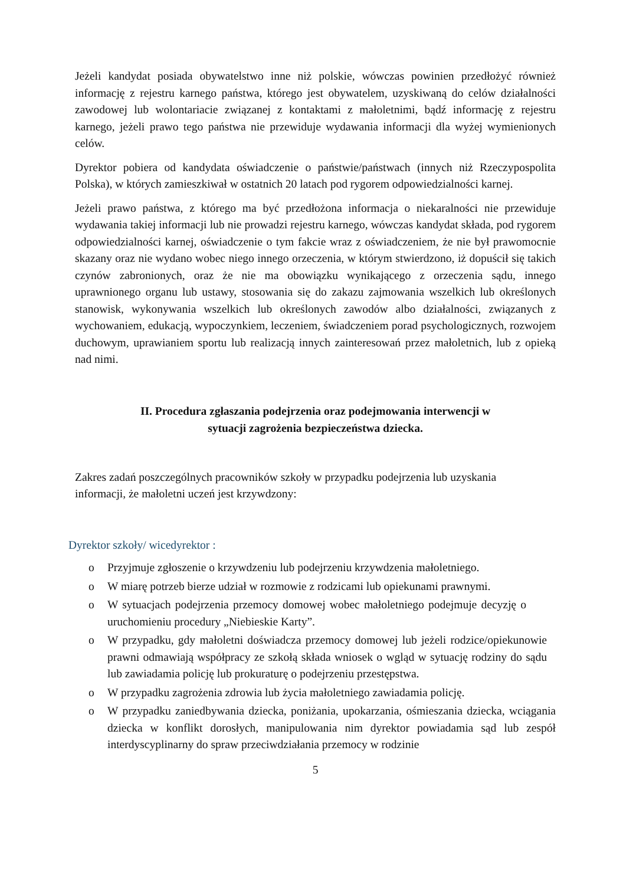Jeżeli kandydat posiada obywatelstwo inne niż polskie, wówczas powinien przedłożyć również informację z rejestru karnego państwa, którego jest obywatelem, uzyskiwaną do celów działalności zawodowej lub wolontariacie związanej z kontaktami z małoletnimi, bądź informację z rejestru karnego, jeżeli prawo tego państwa nie przewiduje wydawania informacji dla wyżej wymienionych celów.
Dyrektor pobiera od kandydata oświadczenie o państwie/państwach (innych niż Rzeczypospolita Polska), w których zamieszkiwał w ostatnich 20 latach pod rygorem odpowiedzialności karnej.
Jeżeli prawo państwa, z którego ma być przedłożona informacja o niekaralności nie przewiduje wydawania takiej informacji lub nie prowadzi rejestru karnego, wówczas kandydat składa, pod rygorem odpowiedzialności karnej, oświadczenie o tym fakcie wraz z oświadczeniem, że nie był prawomocnie skazany oraz nie wydano wobec niego innego orzeczenia, w którym stwierdzono, iż dopuścił się takich czynów zabronionych, oraz że nie ma obowiązku wynikającego z orzeczenia sądu, innego uprawnionego organu lub ustawy, stosowania się do zakazu zajmowania wszelkich lub określonych stanowisk, wykonywania wszelkich lub określonych zawodów albo działalności, związanych z wychowaniem, edukacją, wypoczynkiem, leczeniem, świadczeniem porad psychologicznych, rozwojem duchowym, uprawianiem sportu lub realizacją innych zainteresowań przez małoletnich, lub z opieką nad nimi.
II. Procedura zgłaszania podejrzenia oraz podejmowania interwencji w
sytuacji zagrożenia bezpieczeństwa dziecka.
Zakres zadań poszczególnych pracowników szkoły w przypadku podejrzenia lub uzyskania informacji, że małoletni uczeń jest krzywdzony:
Dyrektor szkoły/ wicedyrektor :
o Przyjmuje zgłoszenie o krzywdzeniu lub podejrzeniu krzywdzenia małoletniego.
o W miarę potrzeb bierze udział w rozmowie z rodzicami lub opiekunami prawnymi.
o W sytuacjach podejrzenia przemocy domowej wobec małoletniego podejmuje decyzję o uruchomieniu procedury „Niebieskie Karty”.
o W przypadku, gdy małoletni doświadcza przemocy domowej lub jeżeli rodzice/opiekunowie prawni odmawiają współpracy ze szkołą składa wniosek o wgląd w sytuację rodziny do sądu lub zawiadamia policję lub prokuraturę o podejrzeniu przestępstwa.
o W przypadku zagrożenia zdrowia lub życia małoletniego zawiadamia policję.
o W przypadku zaniedbywania dziecka, poniżania, upokarzania, ośmieszania dziecka, wciągania dziecka w konflikt dorosłych, manipulowania nim dyrektor powiadamia sąd lub zespół interdyscyplinarny do spraw przeciwdziałania przemocy w rodzinie
5